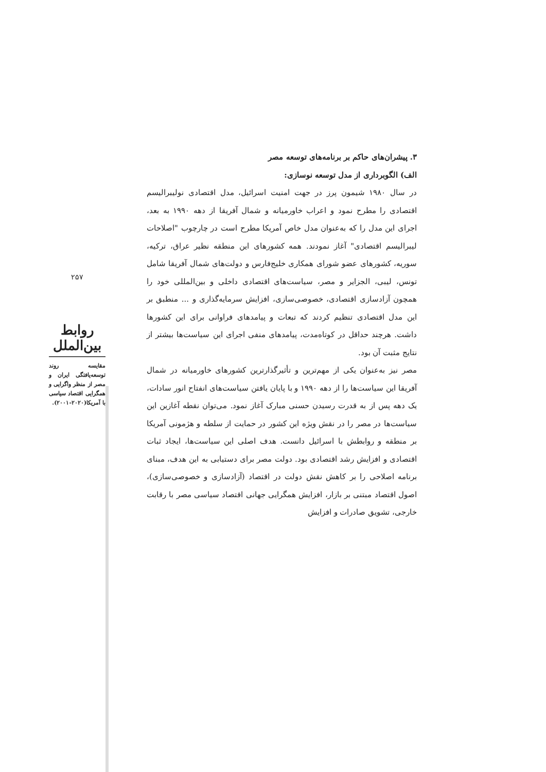۳. پیشران‌های حاکم بر برنامه‌های توسعه مصر
الف) الگوبرداری از مدل توسعه نوسازی:
در سال ۱۹۸۰ شیمون پرز در جهت امنیت اسرائیل، مدل اقتصادی نولیبرالیسم اقتصادی را مطرح نمود و اعراب خاورمیانه و شمال آفریقا از دهه ۱۹۹۰ به بعد، اجرای این مدل را که به‌عنوان مدل خاص آمریکا مطرح است در چارچوب "اصلاحات لیبرالیسم اقتصادی" آغاز نمودند. همه کشورهای این منطقه نظیر عراق، ترکیه، سوریه، کشورهای عضو شورای همکاری خلیج‌فارس و دولت‌های شمال آفریقا شامل تونس، لیبی، الجزایر و مصر، سیاست‌های اقتصادی داخلی و بین‌المللی خود را همچون آزادسازی اقتصادی، خصوصی‌سازی، افزایش سرمایه‌گذاری و ... منطبق بر این مدل اقتصادی تنظیم کردند که تبعات و پیامدهای فراوانی برای این کشورها داشت. هرچند حداقل در کوتاه‌مدت، پیامدهای منفی اجرای این سیاست‌ها بیشتر از نتایج مثبت آن بود.
مصر نیز به‌عنوان یکی از مهم‌ترین و تأثیرگذارترین کشورهای خاورمیانه در شمال آفریقا این سیاست‌ها را از دهه ۱۹۹۰ و با پایان یافتن سیاست‌های انفتاح انور سادات، یک دهه پس از به قدرت رسیدن حسنی مبارک آغاز نمود. می‌توان نقطه آغازین این سیاست‌ها در مصر را در نقش ویژه این کشور در حمایت از سلطه و هژمونی آمریکا بر منطقه و روابطش با اسرائیل دانست. هدف اصلی این سیاست‌ها، ایجاد ثبات اقتصادی و افزایش رشد اقتصادی بود. دولت مصر برای دستیابی به این هدف، مبنای برنامه اصلاحی را بر کاهش نقش دولت در اقتصاد (آزادسازی و خصوصی‌سازی)، اصول اقتصاد مبتنی بر بازار، افزایش همگرایی جهانی اقتصاد سیاسی مصر با رقابت خارجی، تشویق صادرات و افزایش
۲۵۷
روابط بین‌الملل
مقایسه روند توسعه‌یافتگی ایران و مصر از منظر واگرایی و همگرایی اقتصاد سیاسی با آمریکا(۲۰۲۰-۲۰۰۱).